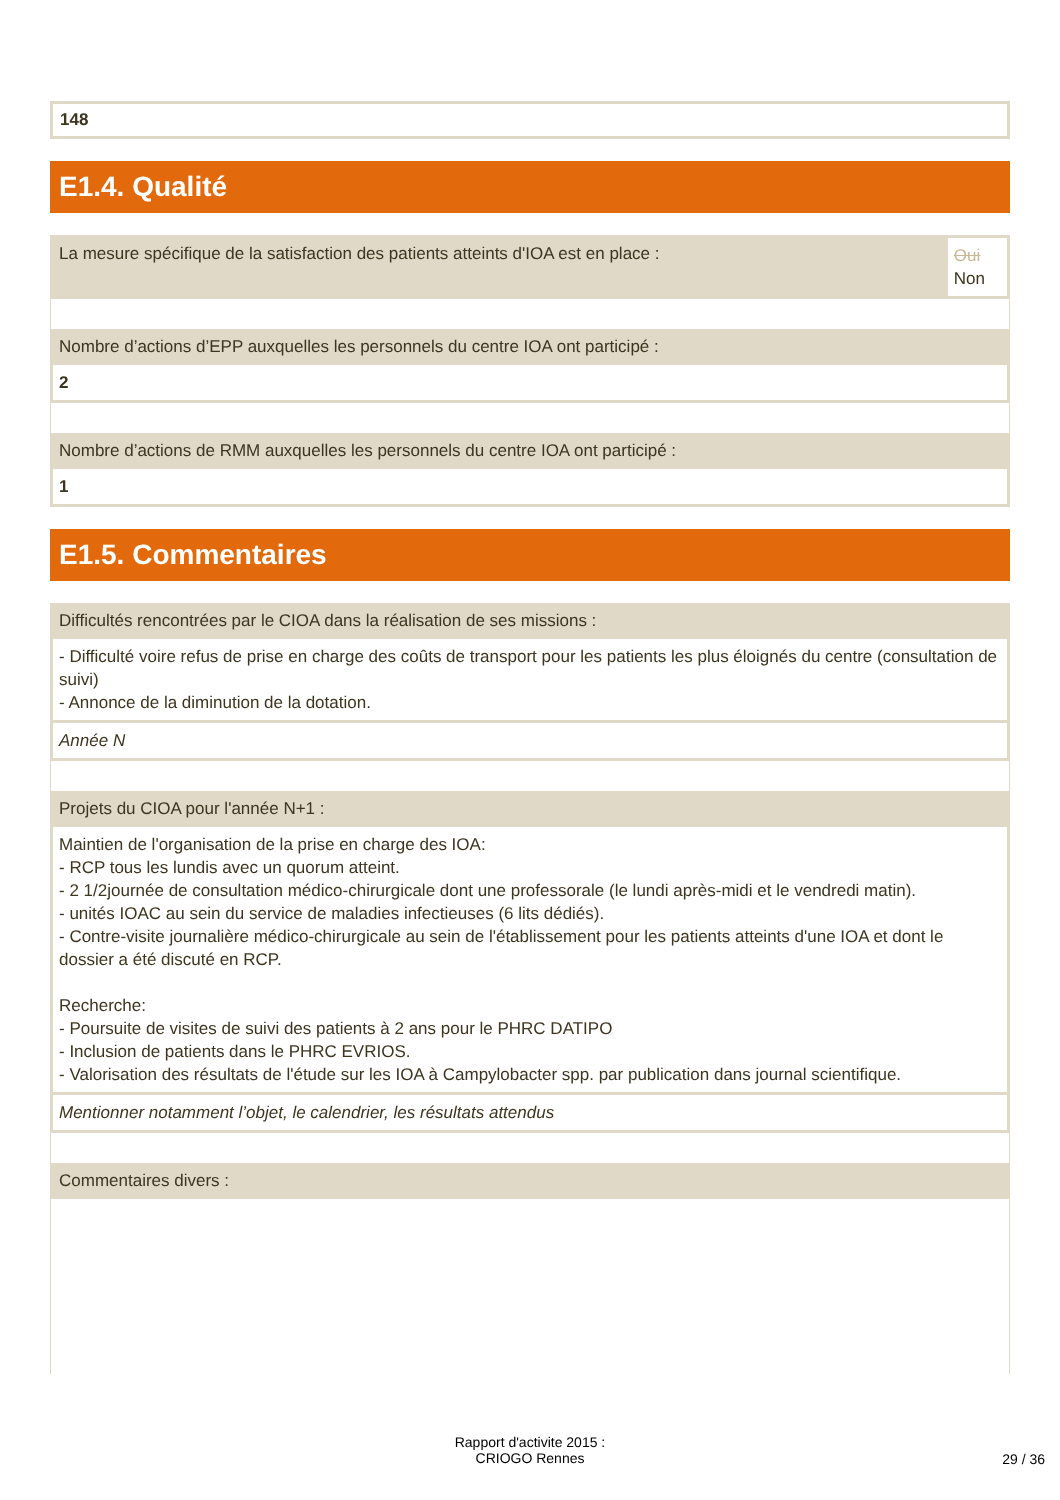148
E1.4. Qualité
La mesure spécifique de la satisfaction des patients atteints d'IOA est en place :
Oui
Non
Nombre d’actions d’EPP auxquelles les personnels du centre IOA ont participé :
2
Nombre d’actions de RMM auxquelles les personnels du centre IOA ont participé :
1
E1.5. Commentaires
Difficultés rencontrées par le CIOA dans la réalisation de ses missions :
- Difficulté voire refus de prise en charge des coûts de transport pour les patients les plus éloignés du centre (consultation de suivi)
- Annonce de la diminution de la dotation.
Année N
Projets du CIOA pour l'année N+1 :
Maintien de l'organisation de la prise en charge des IOA:
- RCP tous les lundis avec un quorum atteint.
- 2 1/2journée de consultation médico-chirurgicale dont une professorale (le lundi après-midi et le vendredi matin).
- unités IOAC au sein du service de maladies infectieuses (6 lits dédiés).
- Contre-visite journalière médico-chirurgicale au sein de l'établissement pour les patients atteints d'une IOA et dont le dossier a été discuté en RCP.
Recherche:
- Poursuite de visites de suivi des patients à 2 ans pour le PHRC DATIPO
- Inclusion de patients dans le PHRC EVRIOS.
- Valorisation des résultats de l'étude sur les IOA à Campylobacter spp. par publication dans journal scientifique.
Mentionner notamment l’objet, le calendrier, les résultats attendus
Commentaires divers :
Rapport d'activite 2015 :
CRIOGO Rennes
29 / 36